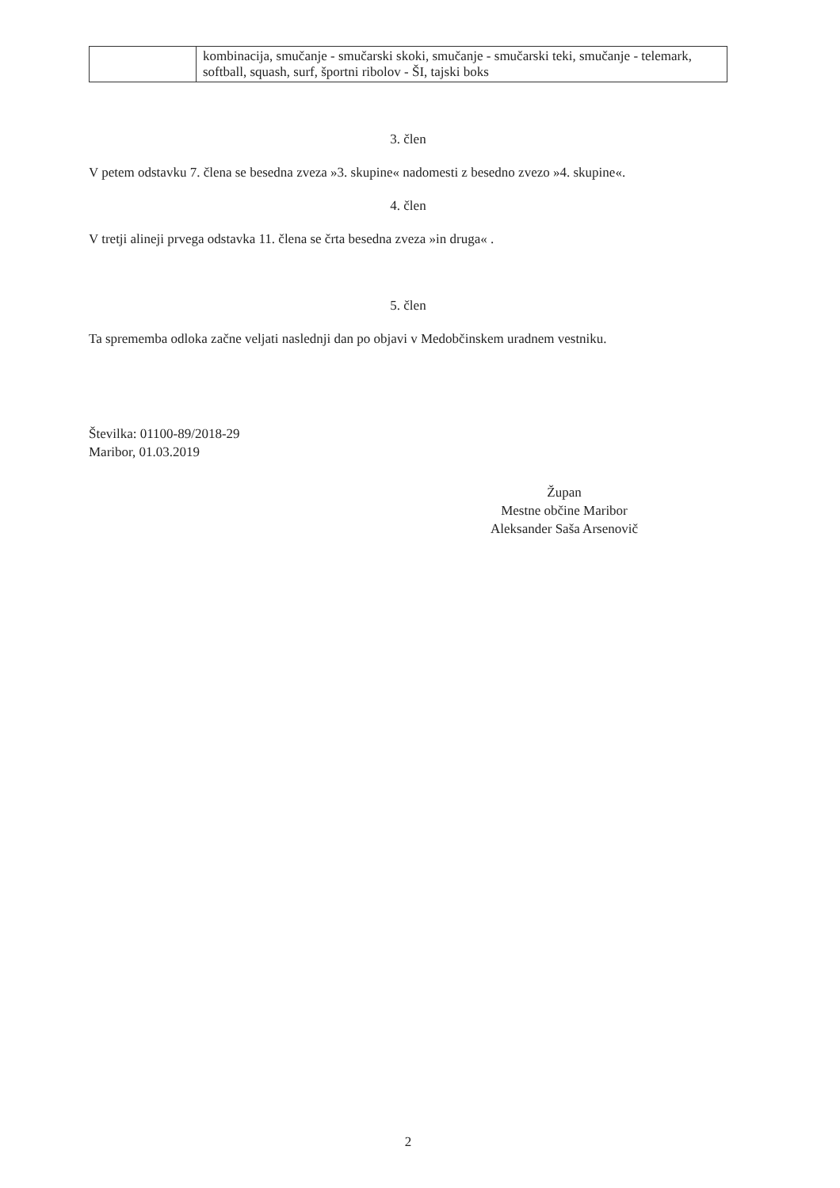| | kombinacija, smučanje - smučarski skoki, smučanje - smučarski teki, smučanje - telemark, softball, squash, surf, športni ribolov - ŠI, tajski boks |
3. člen
V petem odstavku 7. člena se besedna zveza »3. skupine« nadomesti z besedno zvezo »4. skupine«.
4. člen
V tretji alineji prvega odstavka 11. člena se črta besedna zveza »in druga« .
5. člen
Ta sprememba odloka začne veljati naslednji dan po objavi v Medobčinskem uradnem vestniku.
Številka: 01100-89/2018-29
Maribor, 01.03.2019
Župan
Mestne občine Maribor
Aleksander Saša Arsenovič
2